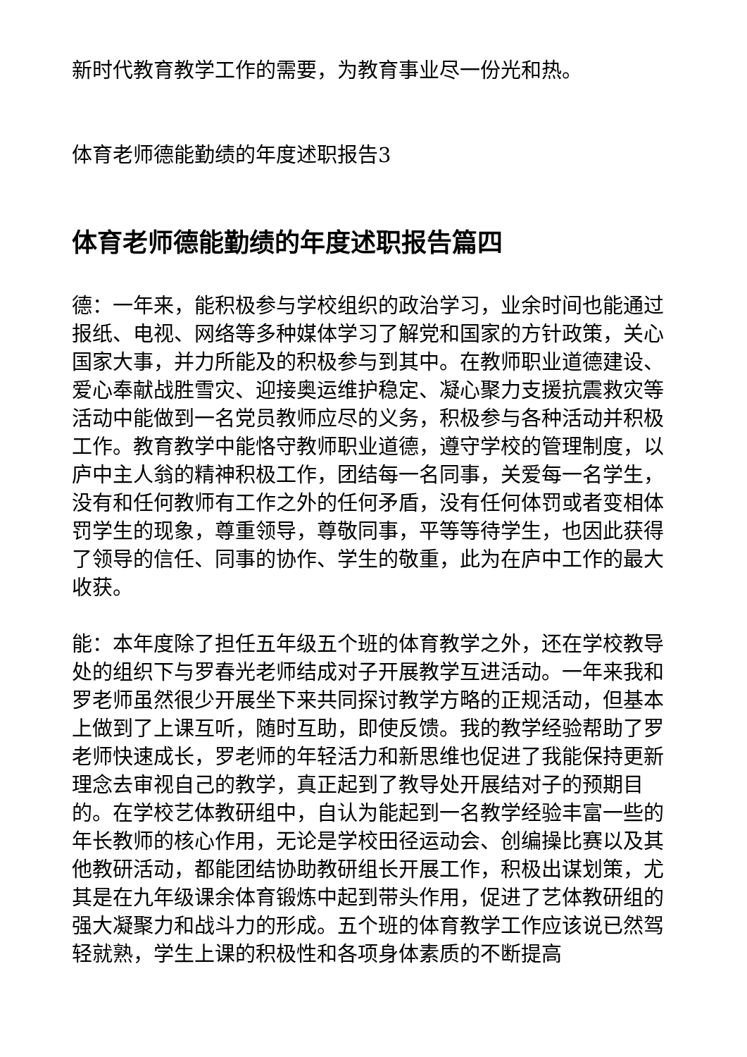新时代教育教学工作的需要，为教育事业尽一份光和热。
体育老师德能勤绩的年度述职报告3
体育老师德能勤绩的年度述职报告篇四
德：一年来，能积极参与学校组织的政治学习，业余时间也能通过报纸、电视、网络等多种媒体学习了解党和国家的方针政策，关心国家大事，并力所能及的积极参与到其中。在教师职业道德建设、爱心奉献战胜雪灾、迎接奥运维护稳定、凝心聚力支援抗震救灾等活动中能做到一名党员教师应尽的义务，积极参与各种活动并积极工作。教育教学中能恪守教师职业道德，遵守学校的管理制度，以庐中主人翁的精神积极工作，团结每一名同事，关爱每一名学生，没有和任何教师有工作之外的任何矛盾，没有任何体罚或者变相体罚学生的现象，尊重领导，尊敬同事，平等等待学生，也因此获得了领导的信任、同事的协作、学生的敬重，此为在庐中工作的最大收获。
能：本年度除了担任五年级五个班的体育教学之外，还在学校教导处的组织下与罗春光老师结成对子开展教学互进活动。一年来我和罗老师虽然很少开展坐下来共同探讨教学方略的正规活动，但基本上做到了上课互听，随时互助，即使反馈。我的教学经验帮助了罗老师快速成长，罗老师的年轻活力和新思维也促进了我能保持更新理念去审视自己的教学，真正起到了教导处开展结对子的预期目的。在学校艺体教研组中，自认为能起到一名教学经验丰富一些的年长教师的核心作用，无论是学校田径运动会、创编操比赛以及其他教研活动，都能团结协助教研组长开展工作，积极出谋划策，尤其是在九年级课余体育锻炼中起到带头作用，促进了艺体教研组的强大凝聚力和战斗力的形成。五个班的体育教学工作应该说已然驾轻就熟，学生上课的积极性和各项身体素质的不断提高